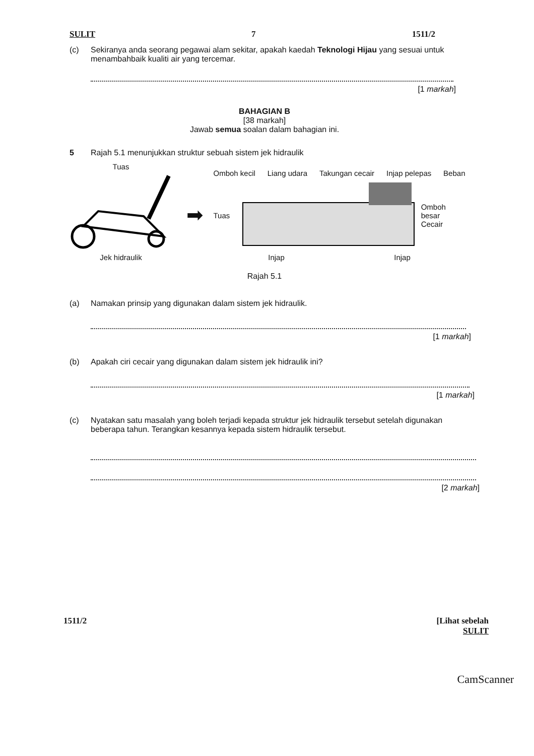SULIT 7 1511/2
(c) Sekiranya anda seorang pegawai alam sekitar, apakah kaedah Teknologi Hijau yang sesuai untuk menambahbaik kualiti air yang tercemar.
[1 markah]
BAHAGIAN B
[38 markah]
Jawab semua soalan dalam bahagian ini.
5 Rajah 5.1 menunjukkan struktur sebuah sistem jek hidraulik
Tuas
Jek hidraulik
➡
Omboh kecil Liang udara Takungan cecair Injap pelepas Beban
Tuas Omboh besar
Cecair
Injap Injap
Rajah 5.1
(a) Namakan prinsip yang digunakan dalam sistem jek hidraulik.
[1 markah]
(b) Apakah ciri cecair yang digunakan dalam sistem jek hidraulik ini?
[1 markah]
(c) Nyatakan satu masalah yang boleh terjadi kepada struktur jek hidraulik tersebut setelah digunakan beberapa tahun. Terangkan kesannya kepada sistem hidraulik tersebut.
[2 markah]
1511/2 [Lihat sebelah
SULIT
CamScanner